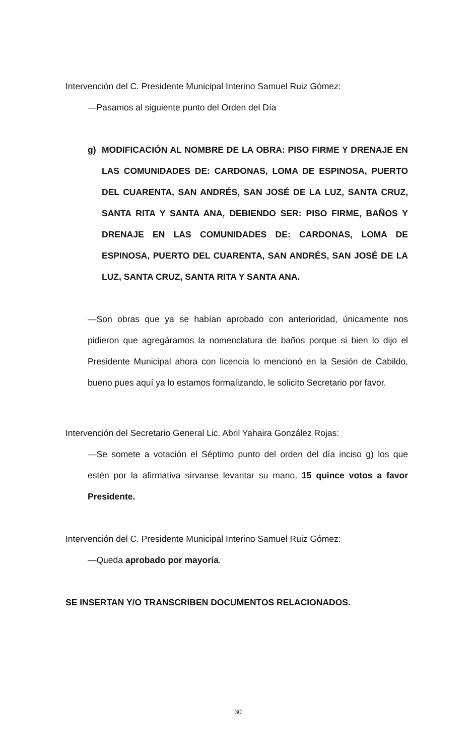Intervención del C. Presidente Municipal Interino Samuel Ruiz Gómez:
—Pasamos al siguiente punto del Orden del Día
g) MODIFICACIÓN AL NOMBRE DE LA OBRA: PISO FIRME Y DRENAJE EN LAS COMUNIDADES DE: CARDONAS, LOMA DE ESPINOSA, PUERTO DEL CUARENTA, SAN ANDRÉS, SAN JOSÉ DE LA LUZ, SANTA CRUZ, SANTA RITA Y SANTA ANA, DEBIENDO SER: PISO FIRME, BAÑOS Y DRENAJE EN LAS COMUNIDADES DE: CARDONAS, LOMA DE ESPINOSA, PUERTO DEL CUARENTA, SAN ANDRÉS, SAN JOSÉ DE LA LUZ, SANTA CRUZ, SANTA RITA Y SANTA ANA.
—Son obras que ya se habían aprobado con anterioridad, únicamente nos pidieron que agregáramos la nomenclatura de baños porque si bien lo dijo el Presidente Municipal ahora con licencia lo mencionó en la Sesión de Cabildo, bueno pues aquí ya lo estamos formalizando, le solicito Secretario por favor.
Intervención del Secretario General Lic. Abril Yahaira González Rojas:
—Se somete a votación el Séptimo punto del orden del día inciso g) los que estén por la afirmativa sírvanse levantar su mano, 15 quince votos a favor Presidente.
Intervención del C. Presidente Municipal Interino Samuel Ruiz Gómez:
—Queda aprobado por mayoría.
SE INSERTAN Y/O TRANSCRIBEN DOCUMENTOS RELACIONADOS.
30